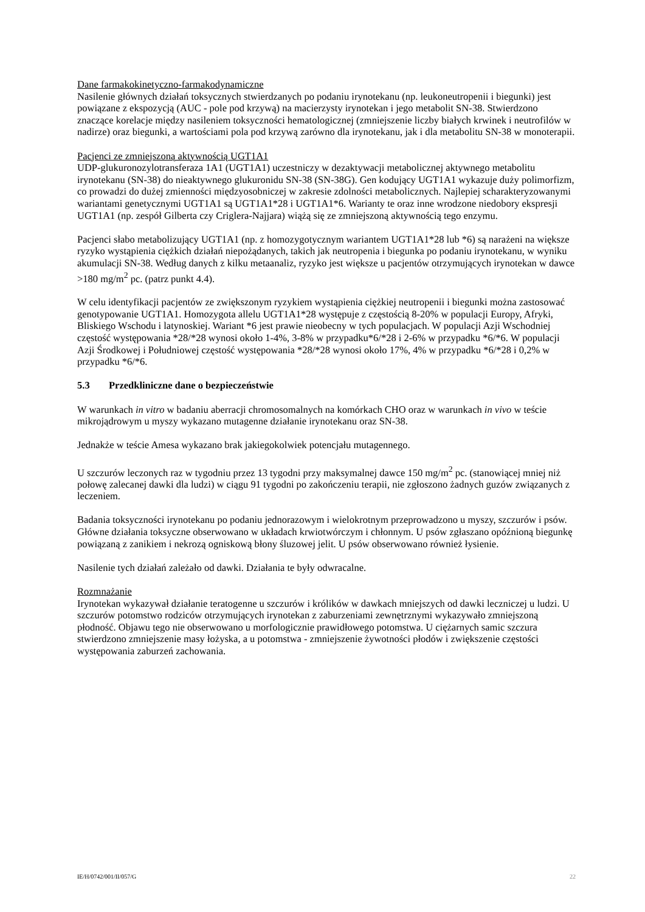Dane farmakokinetyczno-farmakodynamiczne
Nasilenie głównych działań toksycznych stwierdzanych po podaniu irynotekanu (np. leukoneutropenii i biegunki) jest powiązane z ekspozycją (AUC - pole pod krzywą) na macierzysty irynotekan i jego metabolit SN-38. Stwierdzono znaczące korelacje między nasileniem toksyczności hematologicznej (zmniejszenie liczby białych krwinek i neutrofilów w nadirze) oraz biegunki, a wartościami pola pod krzywą zarówno dla irynotekanu, jak i dla metabolitu SN-38 w monoterapii.
Pacjenci ze zmniejszoną aktywnością UGT1A1
UDP-glukuronozylotransferaza 1A1 (UGT1A1) uczestniczy w dezaktywacji metabolicznej aktywnego metabolitu irynotekanu (SN-38) do nieaktywnego glukuronidu SN-38 (SN-38G). Gen kodujący UGT1A1 wykazuje duży polimorfizm, co prowadzi do dużej zmienności międzyosobniczej w zakresie zdolności metabolicznych. Najlepiej scharakteryzowanymi wariantami genetycznymi UGT1A1 są UGT1A1*28 i UGT1A1*6. Warianty te oraz inne wrodzone niedobory ekspresji UGT1A1 (np. zespół Gilberta czy Criglera-Najjara) wiążą się ze zmniejszoną aktywnością tego enzymu.
Pacjenci słabo metabolizujący UGT1A1 (np. z homozygotycznym wariantem UGT1A1*28 lub *6) są narażeni na większe ryzyko wystąpienia ciężkich działań niepożądanych, takich jak neutropenia i biegunka po podaniu irynotekanu, w wyniku akumulacji SN-38. Według danych z kilku metaanaliz, ryzyko jest większe u pacjentów otrzymujących irynotekan w dawce >180 mg/m<sup>2</sup> pc. (patrz punkt 4.4).
W celu identyfikacji pacjentów ze zwiększonym ryzykiem wystąpienia ciężkiej neutropenii i biegunki można zastosować genotypowanie UGT1A1. Homozygota allelu UGT1A1*28 występuje z częstością 8-20% w populacji Europy, Afryki, Bliskiego Wschodu i latynoskiej. Wariant *6 jest prawie nieobecny w tych populacjach. W populacji Azji Wschodniej częstość występowania *28/*28 wynosi około 1-4%, 3-8% w przypadku*6/*28 i 2-6% w przypadku *6/*6. W populacji Azji Środkowej i Południowej częstość występowania *28/*28 wynosi około 17%, 4% w przypadku *6/*28 i 0,2% w przypadku *6/*6.
5.3 Przedkliniczne dane o bezpieczeństwie
W warunkach in vitro w badaniu aberracji chromosomalnych na komórkach CHO oraz w warunkach in vivo w teście mikrojądrowym u myszy wykazano mutagenne działanie irynotekanu oraz SN-38.
Jednakże w teście Amesa wykazano brak jakiegokolwiek potencjału mutagennego.
U szczurów leczonych raz w tygodniu przez 13 tygodni przy maksymalnej dawce 150 mg/m<sup>2</sup> pc. (stanowiącej mniej niż połowę zalecanej dawki dla ludzi) w ciągu 91 tygodni po zakończeniu terapii, nie zgłoszono żadnych guzów związanych z leczeniem.
Badania toksyczności irynotekanu po podaniu jednorazowym i wielokrotnym przeprowadzono u myszy, szczurów i psów. Główne działania toksyczne obserwowano w układach krwiotwórczym i chłonnym. U psów zgłaszano opóźnioną biegunkę powiązaną z zanikiem i nekrozą ogniskową błony śluzowej jelit. U psów obserwowano również łysienie.
Nasilenie tych działań zależało od dawki. Działania te były odwracalne.
Rozmnażanie
Irynotekan wykazywał działanie teratogenne u szczurów i królików w dawkach mniejszych od dawki leczniczej u ludzi. U szczurów potomstwo rodziców otrzymujących irynotekan z zaburzeniami zewnętrznymi wykazywało zmniejszoną płodność. Objawu tego nie obserwowano u morfologicznie prawidłowego potomstwa. U ciężarnych samic szczura stwierdzono zmniejszenie masy łożyska, a u potomstwa - zmniejszenie żywotności płodów i zwiększenie częstości występowania zaburzeń zachowania.
IE/H/0742/001/II/057/G 22